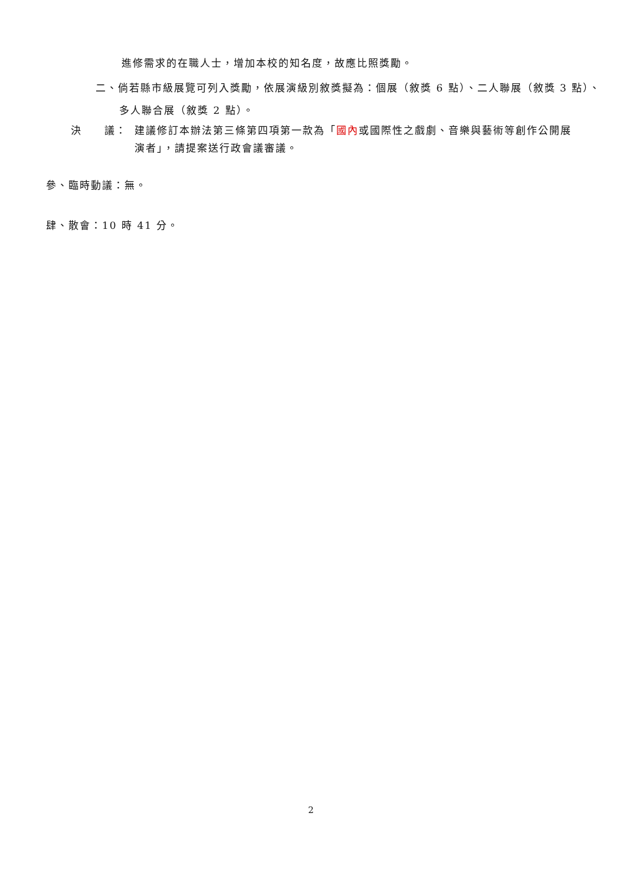進修需求的在職人士，增加本校的知名度，故應比照獎勵。
二、倘若縣市級展覽可列入獎勵，依展演級別敘獎擬為：個展（敘獎 6 點）、二人聯展（敘獎 3 點）、多人聯合展（敘獎 2 點）。
決　　議： 建議修訂本辦法第三條第四項第一款為「國內或國際性之戲劇、音樂與藝術等創作公開展演者」，請提案送行政會議審議。
參、臨時動議：無。
肆、散會：10 時 41 分。
2